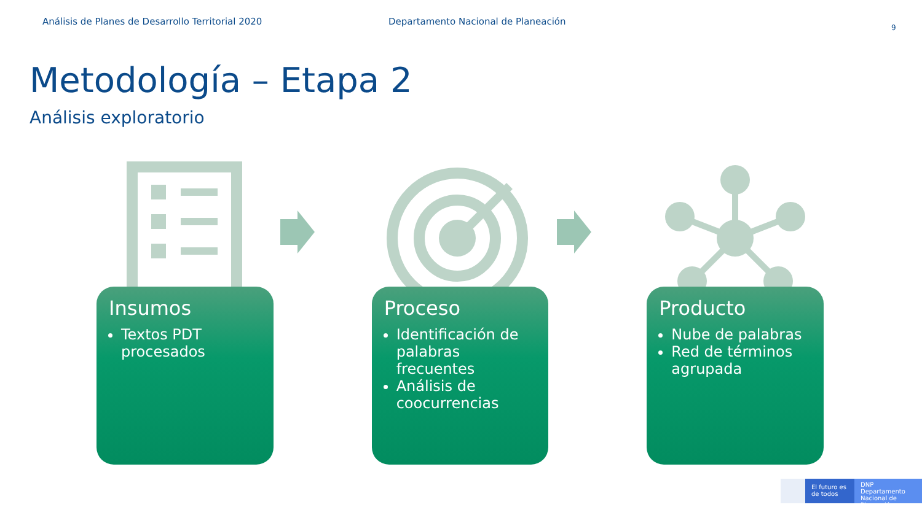Análisis de Planes de Desarrollo Territorial 2020 Departamento Nacional de Planeación
9
Metodología – Etapa 2
Análisis exploratorio
Insumos
Textos PDT procesados
Proceso
Identificación de palabras frecuentes
Análisis de coocurrencias
Producto
Nube de palabras
Red de términos agrupada
El futuro es de todos
DNP Departamento Nacional de Planeación